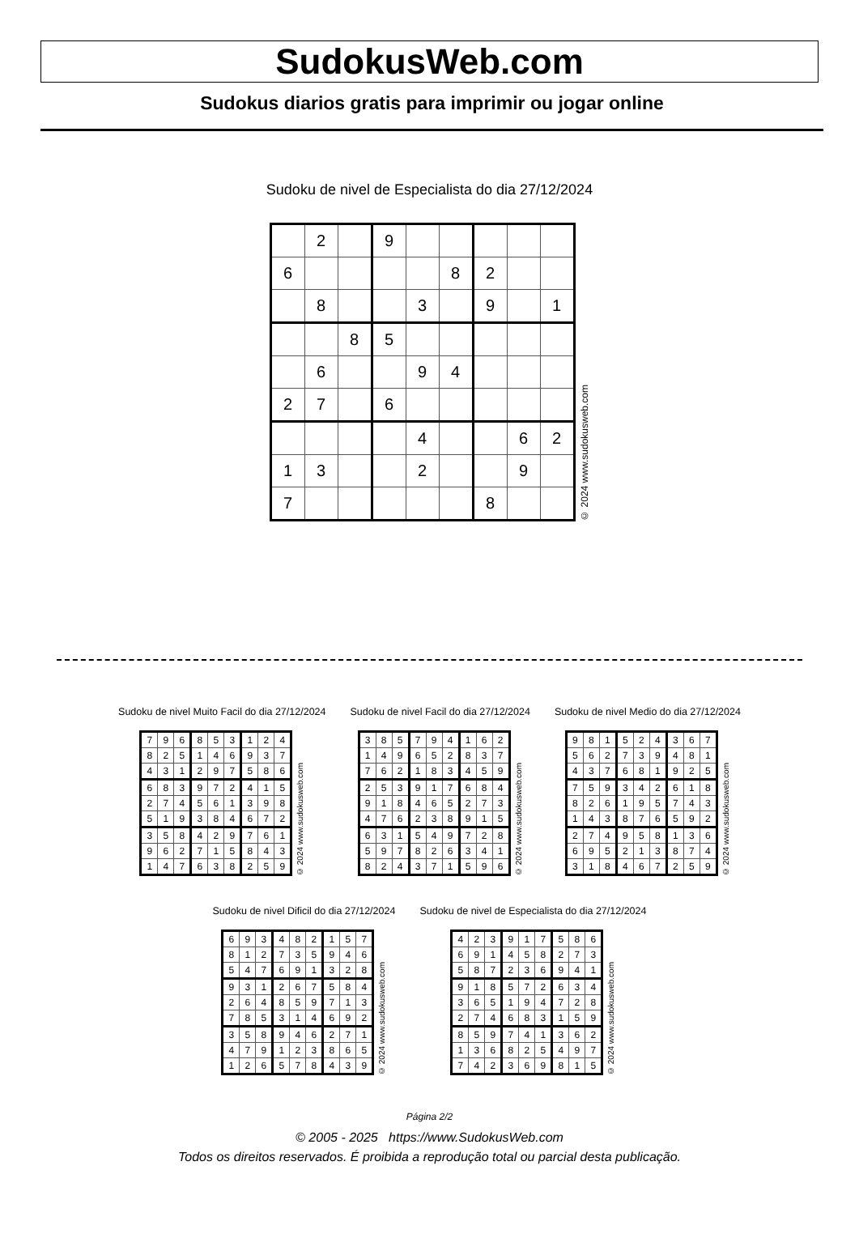SudokusWeb.com
Sudokus diarios gratis para imprimir ou jogar online
Sudoku de nivel de Especialista do dia 27/12/2024
| | 2 | | 9 | | | | | |
| 6 | | | | | 8 | 2 | | |
| | 8 | | | 3 | | 9 | | 1 |
| | | 8 | 5 | | | | | |
| | 6 | | | 9 | 4 | | | |
| 2 | 7 | | 6 | | | | | |
| | | | | 4 | | | 6 | 2 |
| 1 | 3 | | | 2 | | | 9 | |
| 7 | | | | | | 8 | | |
© 2024 www.sudokusweb.com
Sudoku de nivel Muito Facil do dia 27/12/2024
| 7 | 9 | 6 | 8 | 5 | 3 | 1 | 2 | 4 |
| 8 | 2 | 5 | 1 | 4 | 6 | 9 | 3 | 7 |
| 4 | 3 | 1 | 2 | 9 | 7 | 5 | 8 | 6 |
| 6 | 8 | 3 | 9 | 7 | 2 | 4 | 1 | 5 |
| 2 | 7 | 4 | 5 | 6 | 1 | 3 | 9 | 8 |
| 5 | 1 | 9 | 3 | 8 | 4 | 6 | 7 | 2 |
| 3 | 5 | 8 | 4 | 2 | 9 | 7 | 6 | 1 |
| 9 | 6 | 2 | 7 | 1 | 5 | 8 | 4 | 3 |
| 1 | 4 | 7 | 6 | 3 | 8 | 2 | 5 | 9 |
© 2024 www.sudokusweb.com
Sudoku de nivel Facil do dia 27/12/2024
| 3 | 8 | 5 | 7 | 9 | 4 | 1 | 6 | 2 |
| 1 | 4 | 9 | 6 | 5 | 2 | 8 | 3 | 7 |
| 7 | 6 | 2 | 1 | 8 | 3 | 4 | 5 | 9 |
| 2 | 5 | 3 | 9 | 1 | 7 | 6 | 8 | 4 |
| 9 | 1 | 8 | 4 | 6 | 5 | 2 | 7 | 3 |
| 4 | 7 | 6 | 2 | 3 | 8 | 9 | 1 | 5 |
| 6 | 3 | 1 | 5 | 4 | 9 | 7 | 2 | 8 |
| 5 | 9 | 7 | 8 | 2 | 6 | 3 | 4 | 1 |
| 8 | 2 | 4 | 3 | 7 | 1 | 5 | 9 | 6 |
© 2024 www.sudokusweb.com
Sudoku de nivel Medio do dia 27/12/2024
| 9 | 8 | 1 | 5 | 2 | 4 | 3 | 6 | 7 |
| 5 | 6 | 2 | 7 | 3 | 9 | 4 | 8 | 1 |
| 4 | 3 | 7 | 6 | 8 | 1 | 9 | 2 | 5 |
| 7 | 5 | 9 | 3 | 4 | 2 | 6 | 1 | 8 |
| 8 | 2 | 6 | 1 | 9 | 5 | 7 | 4 | 3 |
| 1 | 4 | 3 | 8 | 7 | 6 | 5 | 9 | 2 |
| 2 | 7 | 4 | 9 | 5 | 8 | 1 | 3 | 6 |
| 6 | 9 | 5 | 2 | 1 | 3 | 8 | 7 | 4 |
| 3 | 1 | 8 | 4 | 6 | 7 | 2 | 5 | 9 |
© 2024 www.sudokusweb.com
Sudoku de nivel Dificil do dia 27/12/2024
| 6 | 9 | 3 | 4 | 8 | 2 | 1 | 5 | 7 |
| 8 | 1 | 2 | 7 | 3 | 5 | 9 | 4 | 6 |
| 5 | 4 | 7 | 6 | 9 | 1 | 3 | 2 | 8 |
| 9 | 3 | 1 | 2 | 6 | 7 | 5 | 8 | 4 |
| 2 | 6 | 4 | 8 | 5 | 9 | 7 | 1 | 3 |
| 7 | 8 | 5 | 3 | 1 | 4 | 6 | 9 | 2 |
| 3 | 5 | 8 | 9 | 4 | 6 | 2 | 7 | 1 |
| 4 | 7 | 9 | 1 | 2 | 3 | 8 | 6 | 5 |
| 1 | 2 | 6 | 5 | 7 | 8 | 4 | 3 | 9 |
© 2024 www.sudokusweb.com
Sudoku de nivel de Especialista do dia 27/12/2024
| 4 | 2 | 3 | 9 | 1 | 7 | 5 | 8 | 6 |
| 6 | 9 | 1 | 4 | 5 | 8 | 2 | 7 | 3 |
| 5 | 8 | 7 | 2 | 3 | 6 | 9 | 4 | 1 |
| 9 | 1 | 8 | 5 | 7 | 2 | 6 | 3 | 4 |
| 3 | 6 | 5 | 1 | 9 | 4 | 7 | 2 | 8 |
| 2 | 7 | 4 | 6 | 8 | 3 | 1 | 5 | 9 |
| 8 | 5 | 9 | 7 | 4 | 1 | 3 | 6 | 2 |
| 1 | 3 | 6 | 8 | 2 | 5 | 4 | 9 | 7 |
| 7 | 4 | 2 | 3 | 6 | 9 | 8 | 1 | 5 |
© 2024 www.sudokusweb.com
Página 2/2
© 2005 - 2025 https://www.SudokusWeb.com
Todos os direitos reservados. É proibida a reprodução total ou parcial desta publicação.